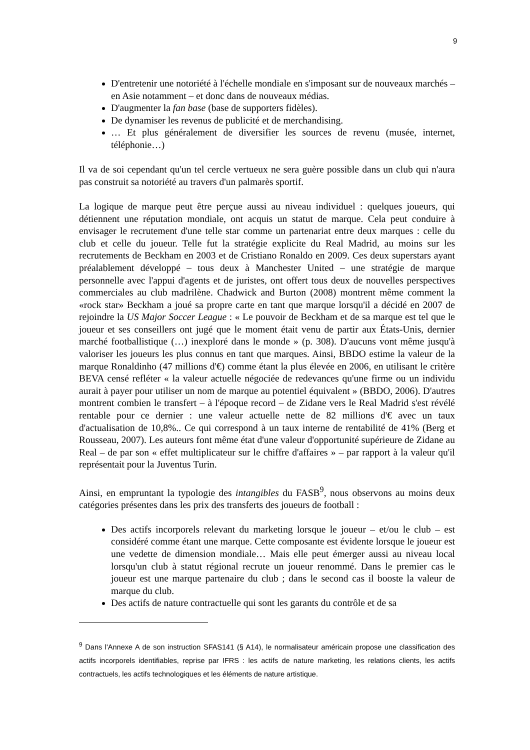9
D'entretenir une notoriété à l'échelle mondiale en s'imposant sur de nouveaux marchés – en Asie notamment – et donc dans de nouveaux médias.
D'augmenter la fan base (base de supporters fidèles).
De dynamiser les revenus de publicité et de merchandising.
… Et plus généralement de diversifier les sources de revenu (musée, internet, téléphonie…)
Il va de soi cependant qu'un tel cercle vertueux ne sera guère possible dans un club qui n'aura pas construit sa notoriété au travers d'un palmarès sportif.
La logique de marque peut être perçue aussi au niveau individuel : quelques joueurs, qui détiennent une réputation mondiale, ont acquis un statut de marque. Cela peut conduire à envisager le recrutement d'une telle star comme un partenariat entre deux marques : celle du club et celle du joueur. Telle fut la stratégie explicite du Real Madrid, au moins sur les recrutements de Beckham en 2003 et de Cristiano Ronaldo en 2009. Ces deux superstars ayant préalablement développé – tous deux à Manchester United – une stratégie de marque personnelle avec l'appui d'agents et de juristes, ont offert tous deux de nouvelles perspectives commerciales au club madrilène. Chadwick and Burton (2008) montrent même comment la «rock star» Beckham a joué sa propre carte en tant que marque lorsqu'il a décidé en 2007 de rejoindre la US Major Soccer League : « Le pouvoir de Beckham et de sa marque est tel que le joueur et ses conseillers ont jugé que le moment était venu de partir aux États-Unis, dernier marché footballistique (…) inexploré dans le monde » (p. 308). D'aucuns vont même jusqu'à valoriser les joueurs les plus connus en tant que marques. Ainsi, BBDO estime la valeur de la marque Ronaldinho (47 millions d'€) comme étant la plus élevée en 2006, en utilisant le critère BEVA censé refléter « la valeur actuelle négociée de redevances qu'une firme ou un individu aurait à payer pour utiliser un nom de marque au potentiel équivalent » (BBDO, 2006). D'autres montrent combien le transfert – à l'époque record – de Zidane vers le Real Madrid s'est révélé rentable pour ce dernier : une valeur actuelle nette de 82 millions d'€ avec un taux d'actualisation de 10,8%.. Ce qui correspond à un taux interne de rentabilité de 41% (Berg et Rousseau, 2007). Les auteurs font même état d'une valeur d'opportunité supérieure de Zidane au Real – de par son « effet multiplicateur sur le chiffre d'affaires » – par rapport à la valeur qu'il représentait pour la Juventus Turin.
Ainsi, en empruntant la typologie des intangibles du FASB<sup>9</sup>, nous observons au moins deux catégories présentes dans les prix des transferts des joueurs de football :
Des actifs incorporels relevant du marketing lorsque le joueur – et/ou le club – est considéré comme étant une marque. Cette composante est évidente lorsque le joueur est une vedette de dimension mondiale… Mais elle peut émerger aussi au niveau local lorsqu'un club à statut régional recrute un joueur renommé. Dans le premier cas le joueur est une marque partenaire du club ; dans le second cas il booste la valeur de marque du club.
Des actifs de nature contractuelle qui sont les garants du contrôle et de sa
<sup>9</sup> Dans l'Annexe A de son instruction SFAS141 (§ A14), le normalisateur américain propose une classification des actifs incorporels identifiables, reprise par IFRS : les actifs de nature marketing, les relations clients, les actifs contractuels, les actifs technologiques et les éléments de nature artistique.